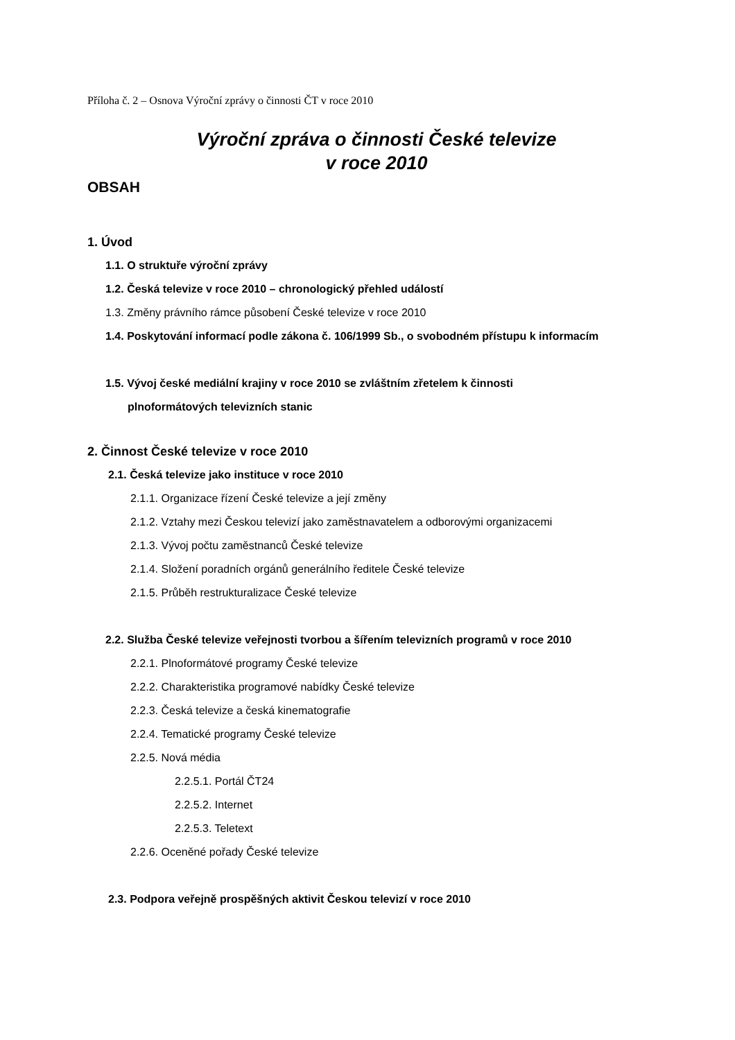Příloha č. 2 – Osnova Výroční zprávy o činnosti ČT v roce 2010
Výroční zpráva o činnosti České televize
v roce 2010
OBSAH
1. Úvod
1.1. O struktuře výroční zprávy
1.2. Česká televize v roce 2010 – chronologický přehled událostí
1.3. Změny právního rámce působení České televize v roce 2010
1.4. Poskytování informací podle zákona č. 106/1999 Sb., o svobodném přístupu k informacím
1.5. Vývoj české mediální krajiny v roce 2010 se zvláštním zřetelem k činnosti
plnoformátových televizních stanic
2. Činnost České televize v roce 2010
2.1. Česká televize jako instituce v roce 2010
2.1.1. Organizace řízení České televize a její změny
2.1.2. Vztahy mezi Českou televizí jako zaměstnavatelem a odborovými organizacemi
2.1.3. Vývoj počtu zaměstnanců České televize
2.1.4. Složení poradních orgánů generálního ředitele České televize
2.1.5. Průběh restrukturalizace České televize
2.2. Služba České televize veřejnosti tvorbou a šířením televizních programů v roce 2010
2.2.1. Plnoformátové programy České televize
2.2.2. Charakteristika programové nabídky České televize
2.2.3. Česká televize a česká kinematografie
2.2.4. Tematické programy České televize
2.2.5. Nová média
2.2.5.1. Portál ČT24
2.2.5.2. Internet
2.2.5.3. Teletext
2.2.6. Oceněné pořady České televize
2.3. Podpora veřejně prospěšných aktivit Českou televizí v roce 2010